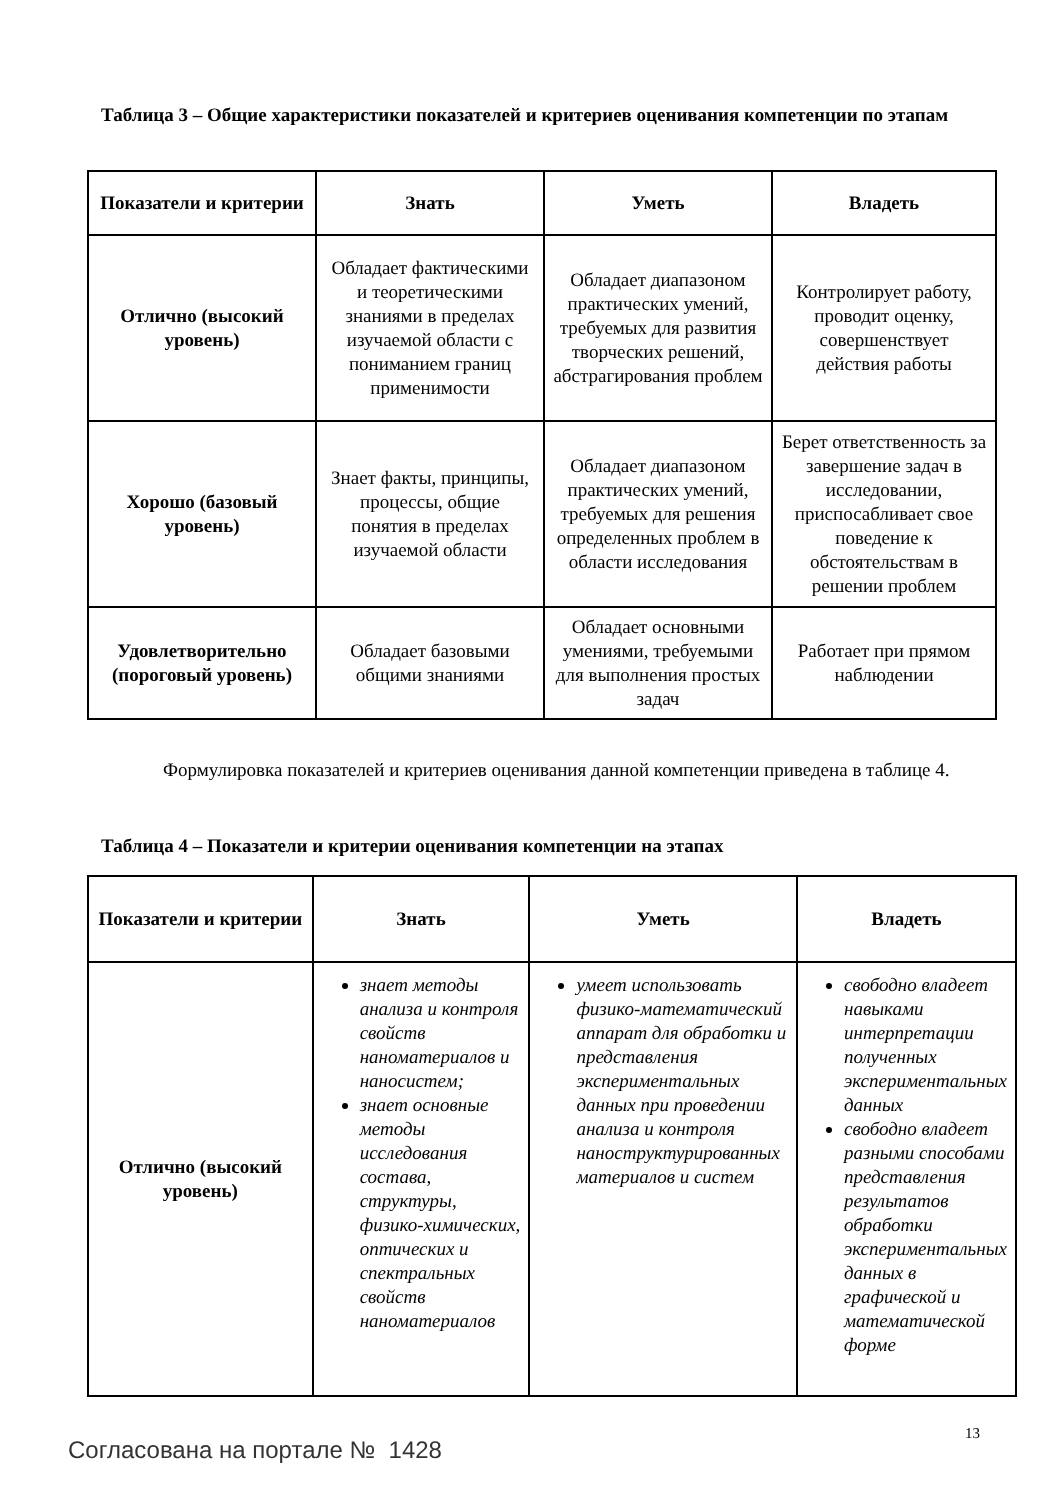Таблица 3 – Общие характеристики показателей и критериев оценивания компетенции по этапам
| Показатели и критерии | Знать | Уметь | Владеть |
| --- | --- | --- | --- |
| Отлично (высокий уровень) | Обладает фактическими и теоретическими знаниями в пределах изучаемой области с пониманием границ применимости | Обладает диапазоном практических умений, требуемых для развития творческих решений, абстрагирования проблем | Контролирует работу, проводит оценку, совершенствует действия работы |
| Хорошо (базовый уровень) | Знает факты, принципы, процессы, общие понятия в пределах изучаемой области | Обладает диапазоном практических умений, требуемых для решения определенных проблем в области исследования | Берет ответственность за завершение задач в исследовании, приспосабливает свое поведение к обстоятельствам в решении проблем |
| Удовлетворительно (пороговый уровень) | Обладает базовыми общими знаниями | Обладает основными умениями, требуемыми для выполнения простых задач | Работает при прямом наблюдении |
Формулировка показателей и критериев оценивания данной компетенции приведена в таблице 4.
Таблица 4 – Показатели и критерии оценивания компетенции на этапах
| Показатели и критерии | Знать | Уметь | Владеть |
| --- | --- | --- | --- |
| Отлично (высокий уровень) | знает методы анализа и контроля свойств наноматериалов и наносистем; знает основные методы исследования состава, структуры, физико-химических, оптических и спектральных свойств наноматериалов | умеет использовать физико-математический аппарат для обработки и представления экспериментальных данных при проведении анализа и контроля наноструктурированных материалов и систем | свободно владеет навыками интерпретации полученных экспериментальных данных свободно владеет разными способами представления результатов обработки экспериментальных данных в графической и математической форме |
13
Согласована на портале № 1428